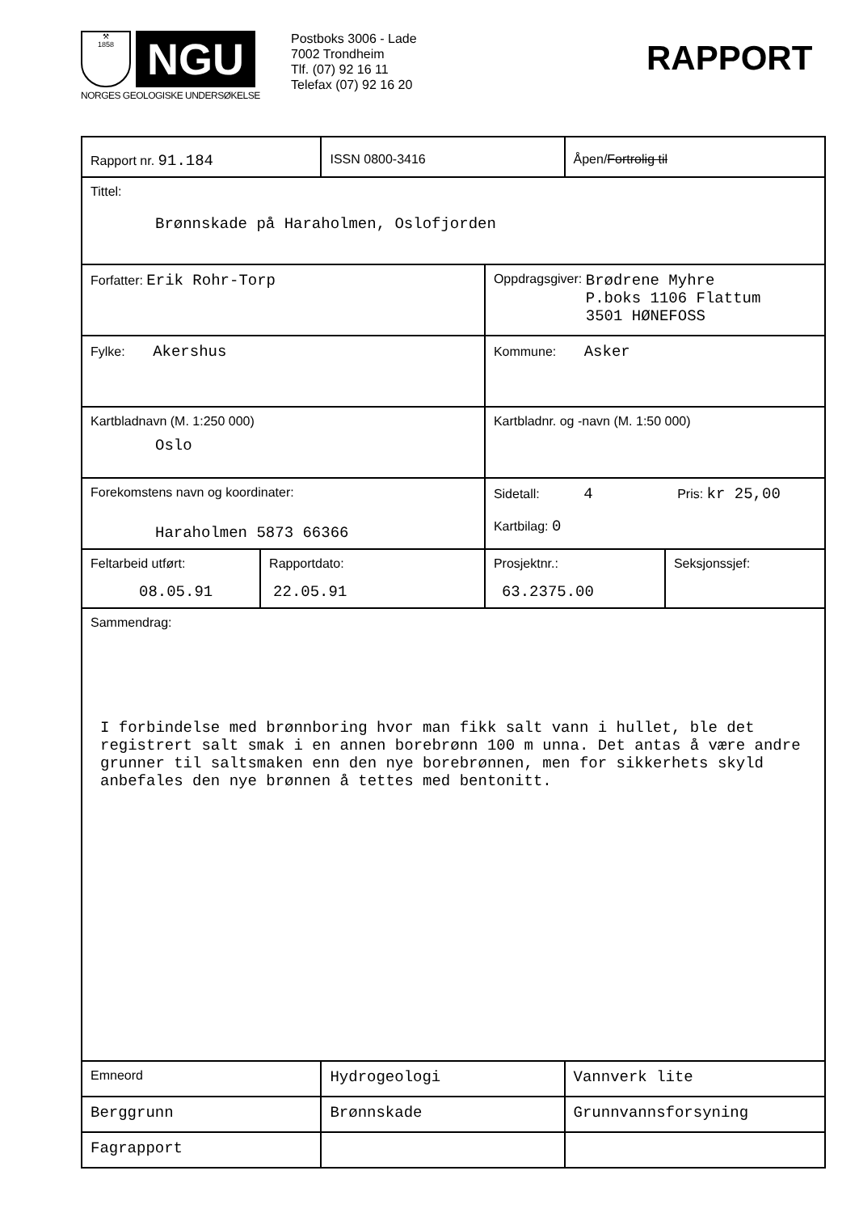⚒
1858
NGU
NORGES GEOLOGISKE UNDERSØKELSE
Postboks 3006 - Lade
7002 Trondheim
Tlf. (07) 92 16 11
Telefax (07) 92 16 20
RAPPORT
| Rapport nr. 91.184 | | ISSN 0800-3416 | | Åpen/ Fortrolig til | |
| Tittel: Brønnskade på Haraholmen, Oslofjorden | | | | | |
| Forfatter: Erik Rohr-Torp | | | Oppdragsgiver: Brødrene Myhre P.boks 1106 Flattum 3501 HØNEFOSS | | |
| Fylke: Akershus | | | Kommune: Asker | | |
| Kartbladnavn (M. 1:250 000) Oslo | | | Kartbladnr. og -navn (M. 1:50 000) | | |
| Forekomstens navn og koordinater: Haraholmen 5873 66366 | | | Sidetall: 4 Pris: kr 25,00 Kartbilag: 0 | | |
| Feltarbeid utført: 08.05.91 | Rapportdato: 22.05.91 | | Prosjektnr.: 63.2375.00 | | Seksjonssjef: |
| Sammendrag: I forbindelse med brønnboring hvor man fikk salt vann i hullet, ble det registrert salt smak i en annen borebrønn 100 m unna. Det antas å være andre grunner til saltsmaken enn den nye borebrønnen, men for sikkerhets skyld anbefales den nye brønnen å tettes med bentonitt. | | | | | |
| Emneord | | Hydrogeologi | | Vannverk lite | |
| Berggrunn | | Brønnskade | | Grunnvannsforsyning | |
| Fagrapport | | | | | |